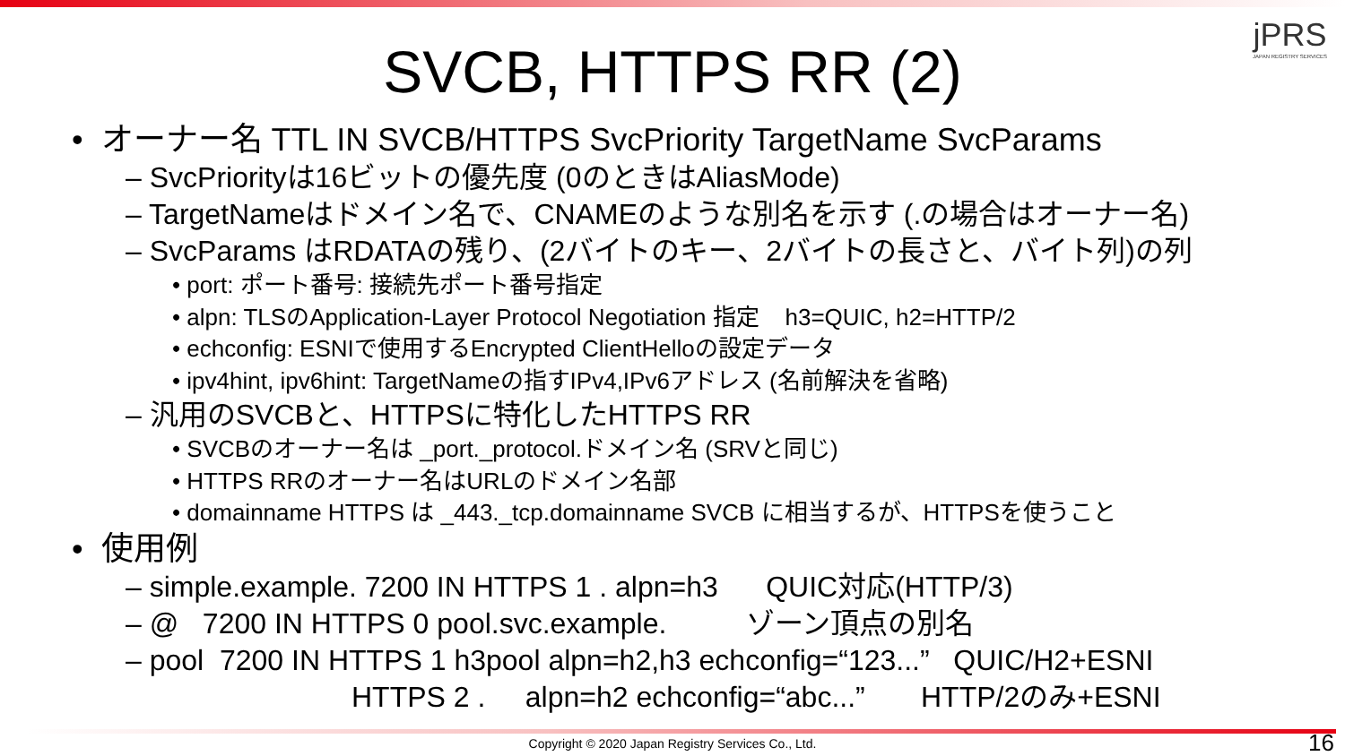jPRS
JAPAN REGISTRY SERVICES
SVCB, HTTPS RR (2)
• オーナー名 TTL IN SVCB/HTTPS SvcPriority TargetName SvcParams
– SvcPriorityは16ビットの優先度 (0のときはAliasMode)
– TargetNameはドメイン名で、CNAMEのような別名を示す (.の場合はオーナー名)
– SvcParams はRDATAの残り、(2バイトのキー、2バイトの長さと、バイト列)の列
• port: ポート番号: 接続先ポート番号指定
• alpn: TLSのApplication-Layer Protocol Negotiation 指定 h3=QUIC, h2=HTTP/2
• echconfig: ESNIで使用するEncrypted ClientHelloの設定データ
• ipv4hint, ipv6hint: TargetNameの指すIPv4,IPv6アドレス (名前解決を省略)
– 汎用のSVCBと、HTTPSに特化したHTTPS RR
• SVCBのオーナー名は _port._protocol.ドメイン名 (SRVと同じ)
• HTTPS RRのオーナー名はURLのドメイン名部
• domainname HTTPS は _443._tcp.domainname SVCB に相当するが、HTTPSを使うこと
• 使用例
– simple.example. 7200 IN HTTPS 1 . alpn=h3 QUIC対応(HTTP/3)
– @ 7200 IN HTTPS 0 pool.svc.example. ゾーン頂点の別名
– pool 7200 IN HTTPS 1 h3pool alpn=h2,h3 echconfig=“123...” QUIC/H2+ESNI
HTTPS 2 . alpn=h2 echconfig=“abc...” HTTP/2のみ+ESNI
Copyright © 2020 Japan Registry Services Co., Ltd. 16